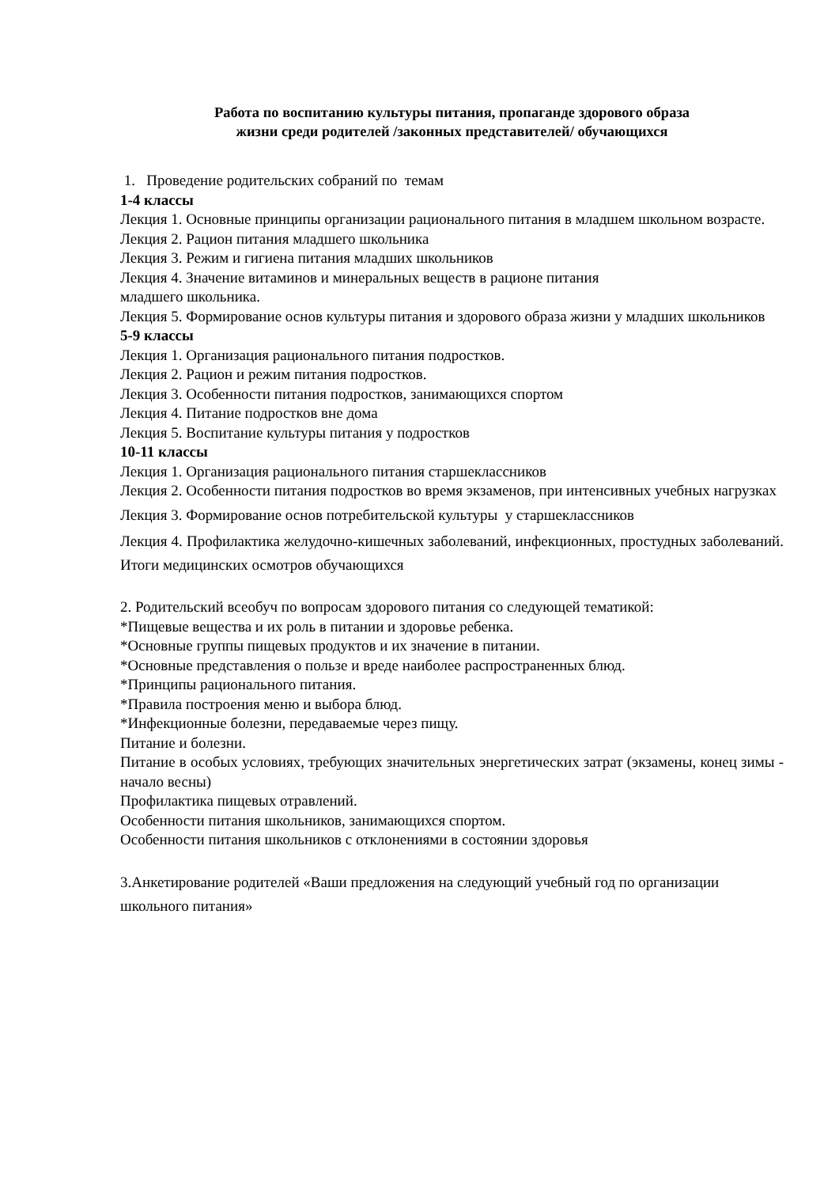Работа по воспитанию культуры питания, пропаганде здорового образа
жизни среди родителей /законных представителей/ обучающихся
1. Проведение родительских собраний по темам
1-4 классы
Лекция 1. Основные принципы организации рационального питания в младшем школьном возрасте.
Лекция 2. Рацион питания младшего школьника
Лекция 3. Режим и гигиена питания младших школьников
Лекция 4. Значение витаминов и минеральных веществ в рационе питания
младшего школьника.
Лекция 5. Формирование основ культуры питания и здорового образа жизни у младших школьников
5-9 классы
Лекция 1. Организация рационального питания подростков.
Лекция 2. Рацион и режим питания подростков.
Лекция 3. Особенности питания подростков, занимающихся спортом
Лекция 4. Питание подростков вне дома
Лекция 5. Воспитание культуры питания у подростков
10-11 классы
Лекция 1. Организация рационального питания старшеклассников
Лекция 2. Особенности питания подростков во время экзаменов, при интенсивных учебных нагрузках
Лекция 3. Формирование основ потребительской культуры у старшеклассников
Лекция 4. Профилактика желудочно-кишечных заболеваний, инфекционных, простудных заболеваний. Итоги медицинских осмотров обучающихся
2. Родительский всеобуч по вопросам здорового питания со следующей тематикой:
*Пищевые вещества и их роль в питании и здоровье ребенка.
*Основные группы пищевых продуктов и их значение в питании.
*Основные представления о пользе и вреде наиболее распространенных блюд.
*Принципы рационального питания.
*Правила построения меню и выбора блюд.
*Инфекционные болезни, передаваемые через пищу.
Питание и болезни.
Питание в особых условиях, требующих значительных энергетических затрат (экзамены, конец зимы - начало весны)
Профилактика пищевых отравлений.
Особенности питания школьников, занимающихся спортом.
Особенности питания школьников с отклонениями в состоянии здоровья
3.Анкетирование родителей «Ваши предложения на следующий учебный год по организации школьного питания»